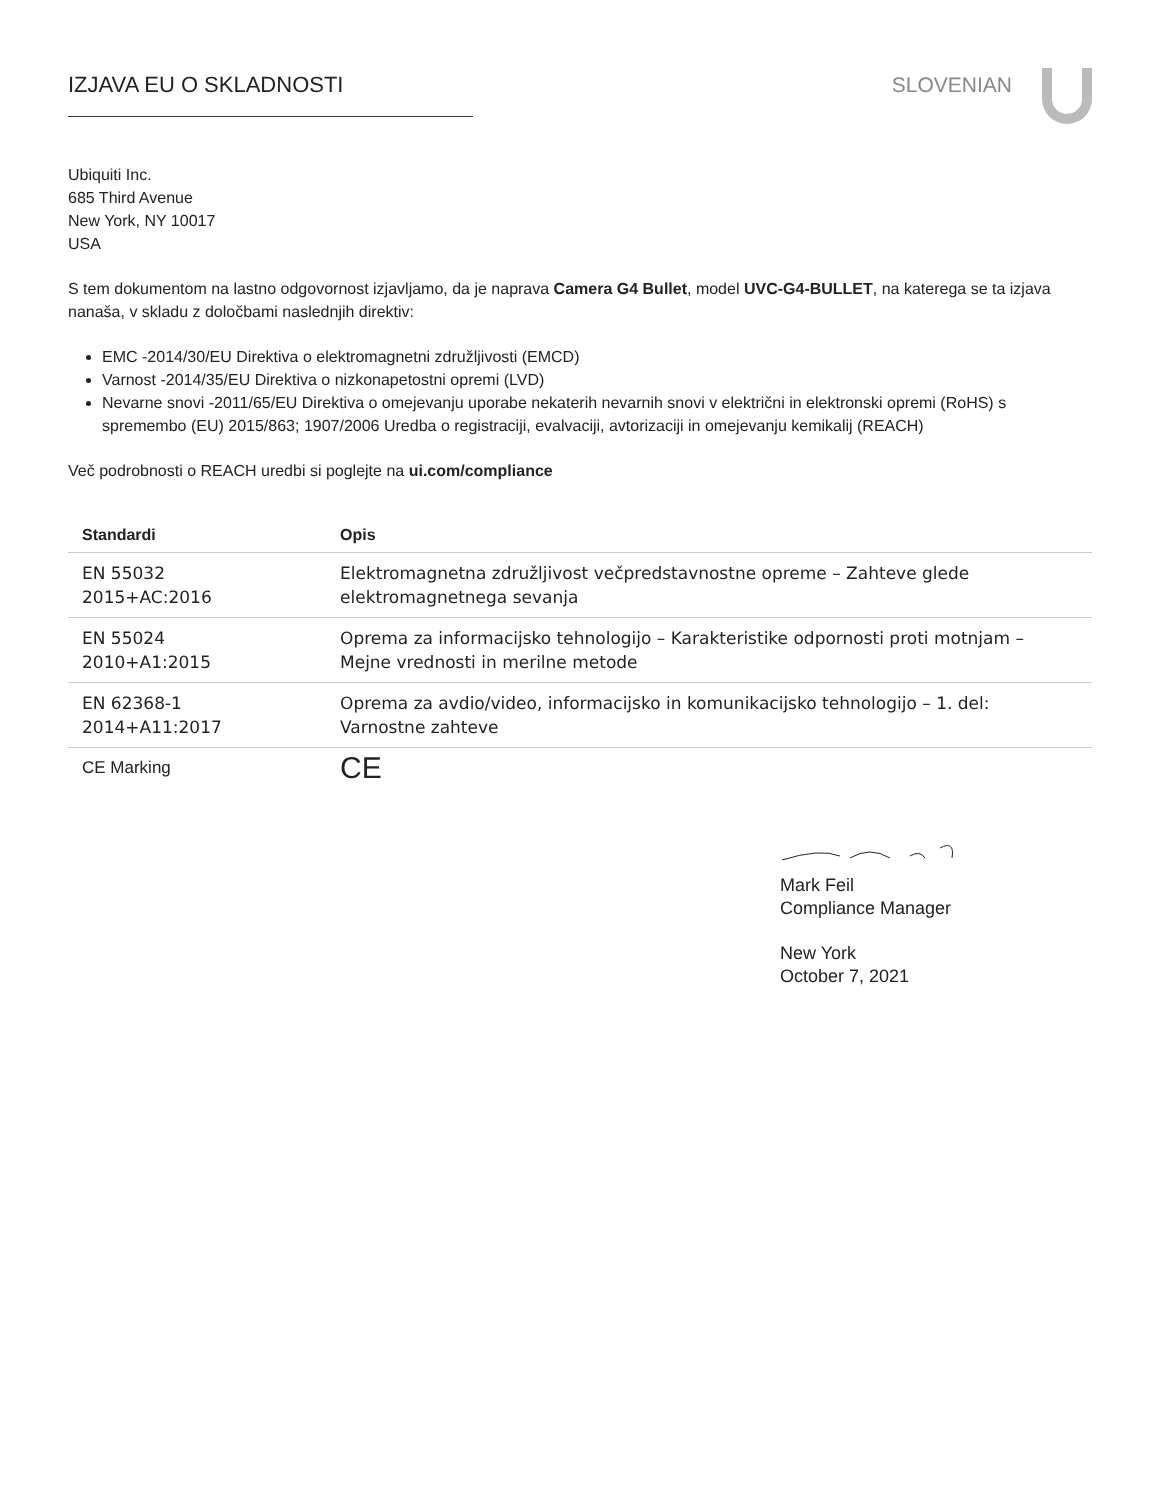IZJAVA EU O SKLADNOSTI SLOVENIAN
Ubiquiti Inc.
685 Third Avenue
New York, NY 10017
USA
S tem dokumentom na lastno odgovornost izjavljamo, da je naprava Camera G4 Bullet, model UVC-G4-BULLET, na katerega se ta izjava nanaša, v skladu z določbami naslednjih direktiv:
EMC -2014/30/EU Direktiva o elektromagnetni združljivosti (EMCD)
Varnost -2014/35/EU Direktiva o nizkonapetostni opremi (LVD)
Nevarne snovi -2011/65/EU Direktiva o omejevanju uporabe nekaterih nevarnih snovi v električni in elektronski opremi (RoHS) s spremembo (EU) 2015/863; 1907/2006 Uredba o registraciji, evalvaciji, avtorizaciji in omejevanju kemikalij (REACH)
Več podrobnosti o REACH uredbi si poglejte na ui.com/compliance
| Standardi | Opis |
| --- | --- |
| EN 55032 2015+AC:2016 | Elektromagnetna združljivost večpredstavnostne opreme – Zahteve glede elektromagnetnega sevanja |
| EN 55024 2010+A1:2015 | Oprema za informacijsko tehnologijo – Karakteristike odpornosti proti motnjam – Mejne vrednosti in merilne metode |
| EN 62368-1 2014+A11:2017 | Oprema za avdio/video, informacijsko in komunikacijsko tehnologijo – 1. del: Varnostne zahteve |
| CE Marking | CE |
Mark Feil
Compliance Manager
New York
October 7, 2021